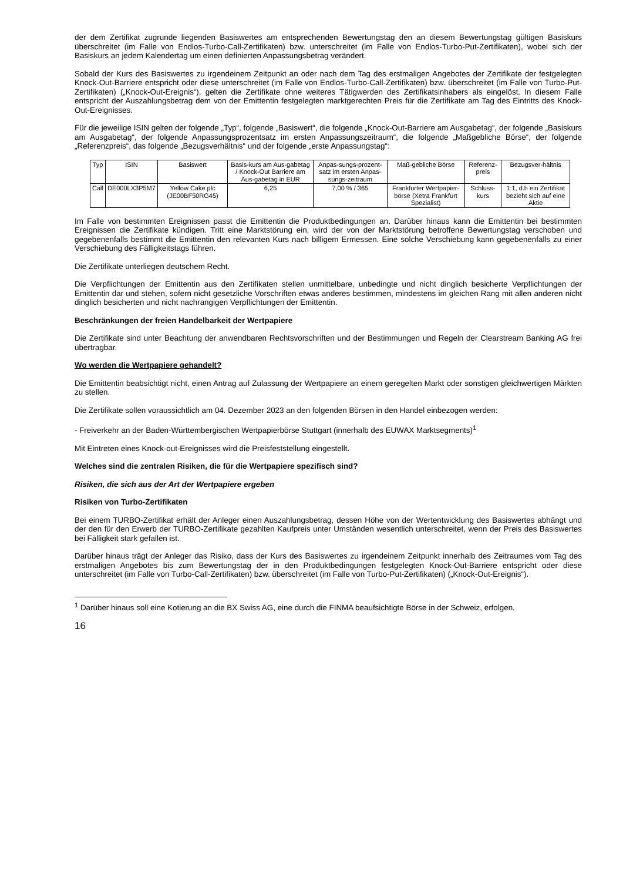der dem Zertifikat zugrunde liegenden Basiswertes am entsprechenden Bewertungstag den an diesem Bewertungstag gültigen Basiskurs überschreitet (im Falle von Endlos-Turbo-Call-Zertifikaten) bzw. unterschreitet (im Falle von Endlos-Turbo-Put-Zertifikaten), wobei sich der Basiskurs an jedem Kalendertag um einen definierten Anpassungsbetrag verändert.
Sobald der Kurs des Basiswertes zu irgendeinem Zeitpunkt an oder nach dem Tag des erstmaligen Angebotes der Zertifikate der festgelegten Knock-Out-Barriere entspricht oder diese unterschreitet (im Falle von Endlos-Turbo-Call-Zertifikaten) bzw. überschreitet (im Falle von Turbo-Put-Zertifikaten) („Knock-Out-Ereignis“), gelten die Zertifikate ohne weiteres Tätigwerden des Zertifikatsinhabers als eingelöst. In diesem Falle entspricht der Auszahlungsbetrag dem von der Emittentin festgelegten marktgerechten Preis für die Zertifikate am Tag des Eintritts des Knock-Out-Ereignisses.
Für die jeweilige ISIN gelten der folgende „Typ“, folgende „Basiswert“, die folgende „Knock-Out-Barriere am Ausgabetag“, der folgende „Basiskurs am Ausgabetag“, der folgende Anpassungsprozentsatz im ersten Anpassungszeitraum“, die folgende „Maßgebliche Börse“, der folgende „Referenzpreis“, das folgende „Bezugsverhältnis“ und der folgende „erste Anpassungstag“:
| Typ | ISIN | Basiswert | Basis-kurs am Aus-gabetag / Knock-Out Barriere am Aus-gabetag in EUR | Anpas-sungs-prozent-satz im ersten Anpas-sungs-zeitraum | Maß-gebliche Börse | Referenz-preis | Bezugsver-hältnis |
| --- | --- | --- | --- | --- | --- | --- | --- |
| Call | DE000LX3P5M7 | Yellow Cake plc (JE00BF50RG45) | 6,25 | 7,00 % / 365 | Frankfurter Wertpapier-börse (Xetra Frankfurt Spezialist) | Schluss-kurs | 1:1, d.h ein Zertifikat bezieht sich auf eine Aktie |
Im Falle von bestimmten Ereignissen passt die Emittentin die Produktbedingungen an. Darüber hinaus kann die Emittentin bei bestimmten Ereignissen die Zertifikate kündigen. Tritt eine Marktstörung ein, wird der von der Marktstörung betroffene Bewertungstag verschoben und gegebenenfalls bestimmt die Emittentin den relevanten Kurs nach billigem Ermessen. Eine solche Verschiebung kann gegebenenfalls zu einer Verschiebung des Fälligkeitstags führen.
Die Zertifikate unterliegen deutschem Recht.
Die Verpflichtungen der Emittentin aus den Zertifikaten stellen unmittelbare, unbedingte und nicht dinglich besicherte Verpflichtungen der Emittentin dar und stehen, sofern nicht gesetzliche Vorschriften etwas anderes bestimmen, mindestens im gleichen Rang mit allen anderen nicht dinglich besicherten und nicht nachrangigen Verpflichtungen der Emittentin.
Beschränkungen der freien Handelbarkeit der Wertpapiere
Die Zertifikate sind unter Beachtung der anwendbaren Rechtsvorschriften und der Bestimmungen und Regeln der Clearstream Banking AG frei übertragbar.
Wo werden die Wertpapiere gehandelt?
Die Emittentin beabsichtigt nicht, einen Antrag auf Zulassung der Wertpapiere an einem geregelten Markt oder sonstigen gleichwertigen Märkten zu stellen.
Die Zertifikate sollen voraussichtlich am 04. Dezember 2023 an den folgenden Börsen in den Handel einbezogen werden:
- Freiverkehr an der Baden-Württembergischen Wertpapierbörse Stuttgart (innerhalb des EUWAX Marktsegments)<sup>1</sup>
Mit Eintreten eines Knock-out-Ereignisses wird die Preisfeststellung eingestellt.
Welches sind die zentralen Risiken, die für die Wertpapiere spezifisch sind?
Risiken, die sich aus der Art der Wertpapiere ergeben
Risiken von Turbo-Zertifikaten
Bei einem TURBO-Zertifikat erhält der Anleger einen Auszahlungsbetrag, dessen Höhe von der Wertentwicklung des Basiswertes abhängt und der den für den Erwerb der TURBO-Zertifikate gezahlten Kaufpreis unter Umständen wesentlich unterschreitet, wenn der Preis des Basiswertes bei Fälligkeit stark gefallen ist.
Darüber hinaus trägt der Anleger das Risiko, dass der Kurs des Basiswertes zu irgendeinem Zeitpunkt innerhalb des Zeitraumes vom Tag des erstmaligen Angebotes bis zum Bewertungstag der in den Produktbedingungen festgelegten Knock-Out-Barriere entspricht oder diese unterschreitet (im Falle von Turbo-Call-Zertifikaten) bzw. überschreitet (im Falle von Turbo-Put-Zertifikaten) („Knock-Out-Ereignis“).
<sup>1</sup> Darüber hinaus soll eine Kotierung an die BX Swiss AG, eine durch die FINMA beaufsichtigte Börse in der Schweiz, erfolgen.
16